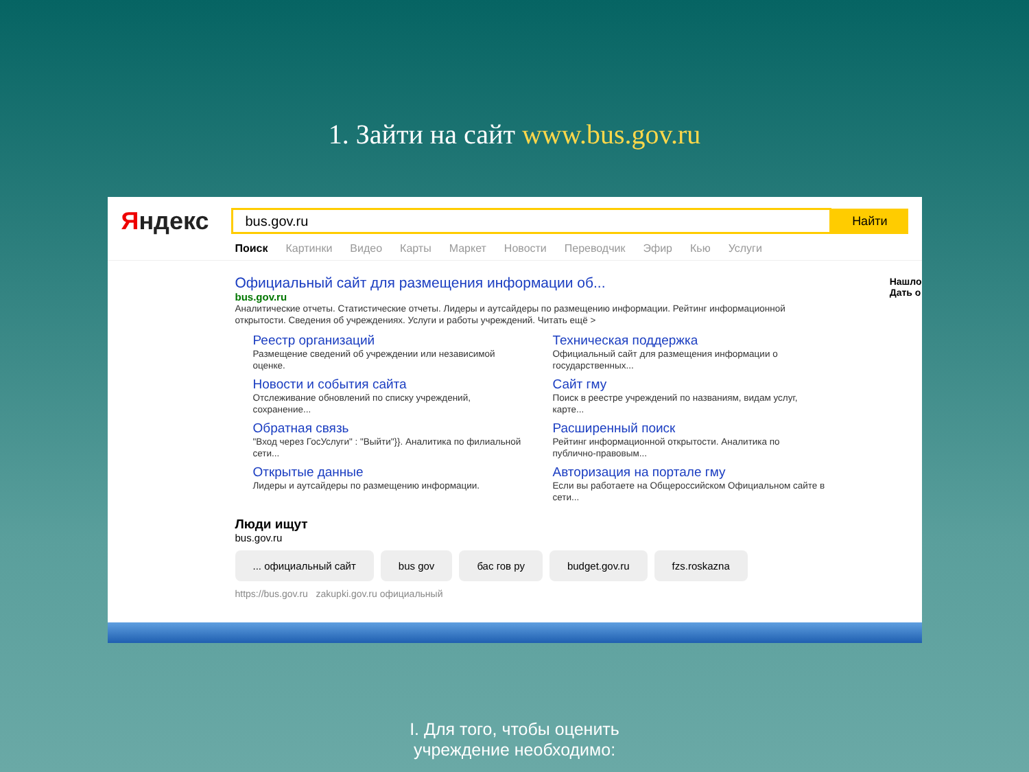1. Зайти на сайт www.bus.gov.ru
Яндекс
bus.gov.ru
Найти
Поиск Картинки Видео Карты Маркет Новости Переводчик Эфир Кью Услуги
Нашло
Дать о
Официальный сайт для размещения информации об...
bus.gov.ru
Аналитические отчеты. Статистические отчеты. Лидеры и аутсайдеры по размещению информации. Рейтинг информационной открытости. Сведения об учреждениях. Услуги и работы учреждений. Читать ещё >
Реестр организаций
Размещение сведений об учреждении или независимой оценке.
Техническая поддержка
Официальный сайт для размещения информации о государственных...
Новости и события сайта
Отслеживание обновлений по списку учреждений, сохранение...
Сайт гму
Поиск в реестре учреждений по названиям, видам услуг, карте...
Обратная связь
"Вход через ГосУслуги" : "Выйти"}}. Аналитика по филиальной сети...
Расширенный поиск
Рейтинг информационной открытости. Аналитика по публично-правовым...
Открытые данные
Лидеры и аутсайдеры по размещению информации.
Авторизация на портале гму
Если вы работаете на Общероссийском Официальном сайте в сети...
Люди ищут
bus.gov.ru
... официальный сайт bus gov бас гов ру budget.gov.ru fzs.roskazna
https://bus.gov.ru zakupki.gov.ru официальный
I. Для того, чтобы оценить
учреждение необходимо: